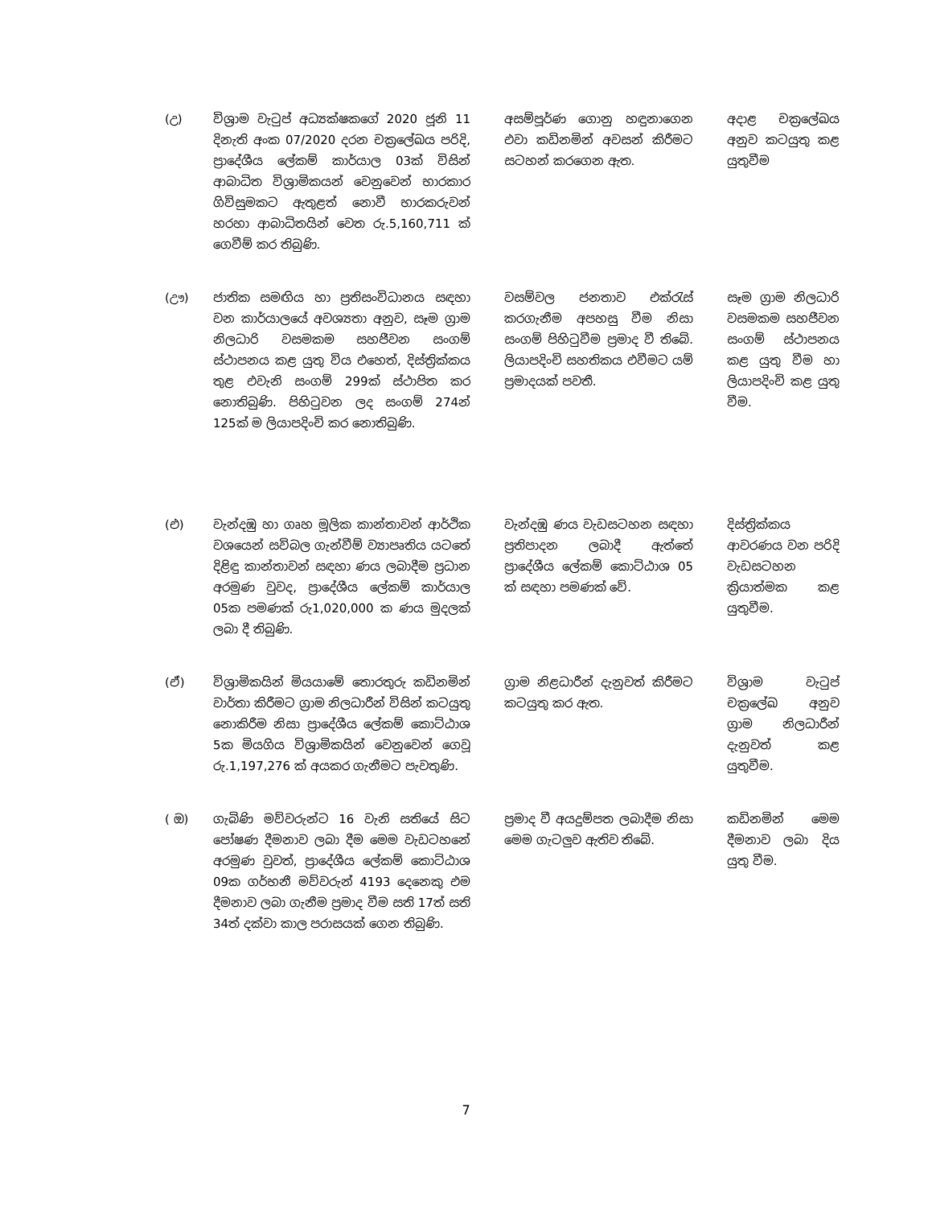| (උ) | විශ්‍රාම වැටුප් අධ්‍යක්ෂකගේ 2020 ජූනි 11 දිනැති අංක 07/2020 දරන චක්‍රලේඛය පරිදි, ප්‍රාදේශීය ලේකම් කාර්යාල 03ක් විසින් ආබාධිත විශ්‍රාමිකයන් වෙනුවෙන් භාරකාර ගිවිසුමකට ඇතුළත් නොවී භාරකරුවන් හරහා ආබාධිතයින් වෙත රු.5,160,711 ක් ගෙවීම් කර තිබුණි. | අසම්පූර්ණ ගොනු හඳුනාගෙන එවා කඩිනමින් අවසන් කිරීමට සටහන් කරගෙන ඇත. | අදාළ චක්‍රලේඛය අනුව කටයුතු කළ යුතුවීම |
| (ඌ) | ජාතික සමඟිය හා ප්‍රතිසංවිධානය සඳහා වන කාර්යාලයේ අවශ්‍යතා අනුව, සෑම ග්‍රාම නිලධාරි වසමකම සහජීවන සංගම් ස්ථාපනය කළ යුතු විය එහෙත්, දිස්ත්‍රික්කය තුළ එවැනි සංගම් 299ක් ස්ථාපිත කර නොතිබුණි. පිහිටුවන ලද සංගම් 274න් 125ක් ම ලියාපදිංචි කර නොතිබුණි. | වසම්වල ජනතාව එක්රැස් කරගැනීම අපහසු වීම නිසා සංගම් පිහිටුවීම ප්‍රමාද වී තිබේ. ලියාපදිංචි සහතිකය එවීමට යම් ප්‍රමාදයක් පවතී. | සෑම ග්‍රාම නිලධාරි වසමකම සහජීවන සංගම් ස්ථාපනය කළ යුතු වීම හා ලියාපදිංචි කළ යුතු වීම. |
| (එ) | වැන්දඹු හා ගෘහ මූලික කාන්තාවන් ආර්ථික වශයෙන් සවිබල ගැන්වීම් ව්‍යාපෘතිය යටතේ දිළිඳු කාන්තාවන් සඳහා ණය ලබාදීම ප්‍රධාන අරමුණ වුවද, ප්‍රාදේශීය ලේකම් කාර්යාල 05ක පමණක් රු1,020,000 ක ණය මුදලක් ලබා දී තිබුණි. | වැන්දඹු ණය වැඩසටහන සඳහා ප්‍රතිපාදන ලබාදී ඇත්තේ ප්‍රාදේශීය ලේකම් කොට්ඨාශ 05 ක් සඳහා පමණක් වේ. | දිස්ත්‍රික්කය ආවරණය වන පරිදි වැඩසටහන ක්‍රියාත්මක කළ යුතුවීම. |
| (ඒ) | විශ්‍රාමිකයින් මියයාමේ තොරතුරු කඩිනමින් වාර්තා කිරීමට ග්‍රාම නිලධාරීන් විසින් කටයුතු නොකිරීම නිසා ප්‍රාදේශීය ලේකම් කොට්ඨාශ 5ක මියගිය විශ්‍රාමිකයින් වෙනුවෙන් ගෙවූ රු.1,197,276 ක් අයකර ගැනීමට පැවතුණි. | ග්‍රාම නිළධාරීන් දැනුවත් කිරීමට කටයුතු කර ඇත. | විශ්‍රාම වැටුප් චක්‍රලේඛ අනුව ග්‍රාම නිලධාරීන් දැනුවත් කළ යුතුවීම. |
| ( ඔ) | ගැබිණි මව්වරුන්ට 16 වැනි සතියේ සිට පෝෂණ දීමනාව ලබා දීම මෙම වැඩටහනේ අරමුණ වුවත්, ප්‍රාදේශීය ලේකම් කොට්ඨාශ 09ක ගර්භනී මව්වරුන් 4193 දෙනෙකු එම දීමනාව ලබා ගැනීම ප්‍රමාද වීම සති 17ත් සති 34ත් දක්වා කාල පරාසයක් ගෙන තිබුණි. | ප්‍රමාද වී අයදුම්පත ලබාදීම නිසා මෙම ගැටලුව ඇතිව තිබේ. | කඩිනමින් මෙම දීමනාව ලබා දිය යුතු වීම. |
7